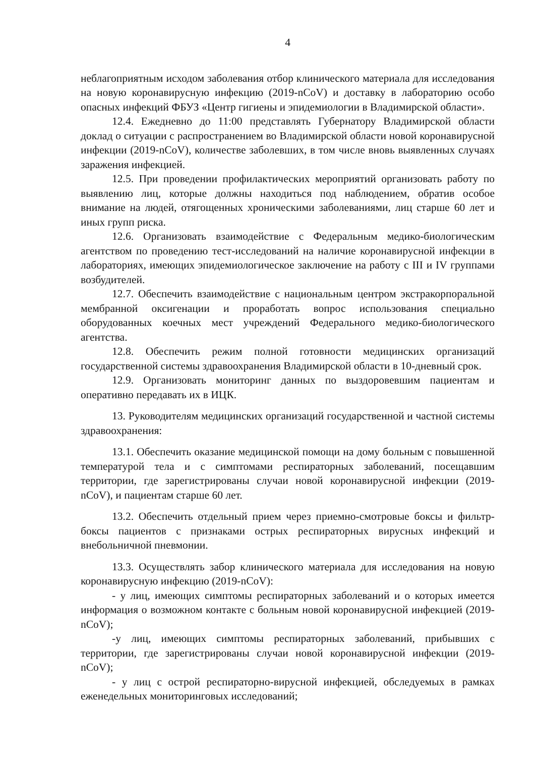4
неблагоприятным исходом заболевания отбор клинического материала для исследования на новую коронавирусную инфекцию (2019-nCoV) и доставку в лабораторию особо опасных инфекций ФБУЗ «Центр гигиены и эпидемиологии в Владимирской области».
12.4. Ежедневно до 11:00 представлять Губернатору Владимирской области доклад о ситуации с распространением во Владимирской области новой коронавирусной инфекции (2019-nCoV), количестве заболевших, в том числе вновь выявленных случаях заражения инфекцией.
12.5. При проведении профилактических мероприятий организовать работу по выявлению лиц, которые должны находиться под наблюдением, обратив особое внимание на людей, отягощенных хроническими заболеваниями, лиц старше 60 лет и иных групп риска.
12.6. Организовать взаимодействие с Федеральным медико-биологическим агентством по проведению тест-исследований на наличие коронавирусной инфекции в лабораториях, имеющих эпидемиологическое заключение на работу с III и IV группами возбудителей.
12.7. Обеспечить взаимодействие с национальным центром экстракорпоральной мембранной оксигенации и проработать вопрос использования специально оборудованных коечных мест учреждений Федерального медико-биологического агентства.
12.8. Обеспечить режим полной готовности медицинских организаций государственной системы здравоохранения Владимирской области в 10-дневный срок.
12.9. Организовать мониторинг данных по выздоровевшим пациентам и оперативно передавать их в ИЦК.
13. Руководителям медицинских организаций государственной и частной системы здравоохранения:
13.1. Обеспечить оказание медицинской помощи на дому больным с повышенной температурой тела и с симптомами респираторных заболеваний, посещавшим территории, где зарегистрированы случаи новой коронавирусной инфекции (2019-nCoV), и пациентам старше 60 лет.
13.2. Обеспечить отдельный прием через приемно-смотровые боксы и фильтр-боксы пациентов с признаками острых респираторных вирусных инфекций и внебольничной пневмонии.
13.3. Осуществлять забор клинического материала для исследования на новую коронавирусную инфекцию (2019-nCoV):
- у лиц, имеющих симптомы респираторных заболеваний и о которых имеется информация о возможном контакте с больным новой коронавирусной инфекцией (2019-nCoV);
-у лиц, имеющих симптомы респираторных заболеваний, прибывших с территории, где зарегистрированы случаи новой коронавирусной инфекции (2019-nCoV);
- у лиц с острой респираторно-вирусной инфекцией, обследуемых в рамках еженедельных мониторинговых исследований;